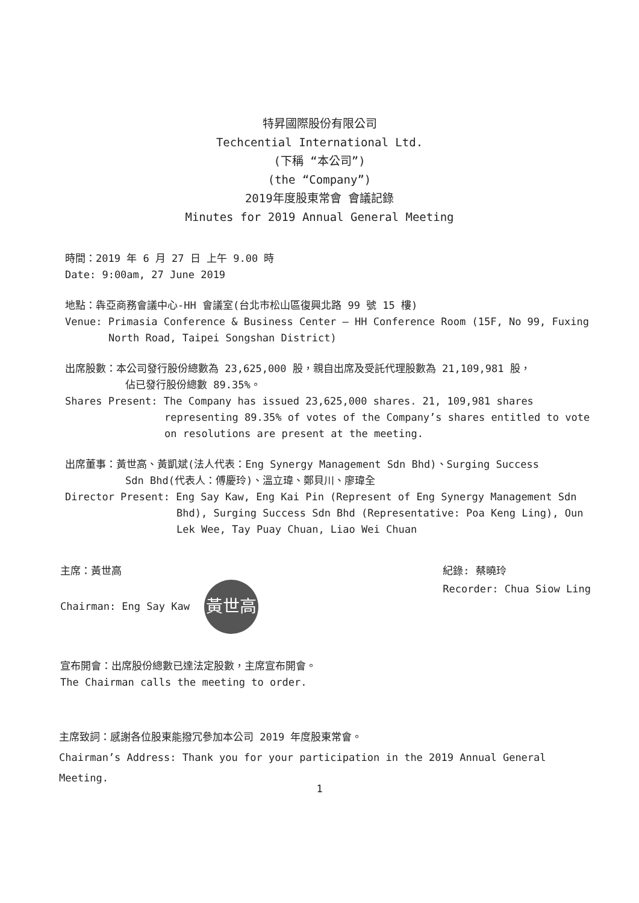特昇國際股份有限公司
Techcential International Ltd.
(下稱 “本公司”)
(the “Company”)
2019年度股東常會 會議記錄
Minutes for 2019 Annual General Meeting
時間：2019 年 6 月 27 日 上午 9.00 時
Date: 9:00am, 27 June 2019
地點：犇亞商務會議中心-HH 會議室(台北市松山區復興北路 99 號 15 樓)
Venue: Primasia Conference & Business Center – HH Conference Room (15F, No 99, Fuxing
North Road, Taipei Songshan District)
出席股數：本公司發行股份總數為 23,625,000 股，親自出席及受託代理股數為 21,109,981 股，
佔已發行股份總數 89.35%。
Shares Present: The Company has issued 23,625,000 shares. 21, 109,981 shares
representing 89.35% of votes of the Company’s shares entitled to vote on resolutions are present at the meeting.
出席董事：黃世高、黃凱斌(法人代表：Eng Synergy Management Sdn Bhd)、Surging Success
Sdn Bhd(代表人：傅慶玲)、溫立瑋、鄭貝川、廖瑋全
Director Present: Eng Say Kaw, Eng Kai Pin (Represent of Eng Synergy Management Sdn
Bhd), Surging Success Sdn Bhd (Representative: Poa Keng Ling), Oun Lek Wee, Tay Puay Chuan, Liao Wei Chuan
主席：黃世高
Chairman: Eng Say Kaw 黃世高
紀錄: 蔡曉玲
Recorder: Chua Siow Ling
宣布開會：出席股份總數已達法定股數，主席宣布開會。
The Chairman calls the meeting to order.
主席致詞：感謝各位股東能撥冗參加本公司 2019 年度股東常會。
Chairman’s Address: Thank you for your participation in the 2019 Annual General Meeting.
1